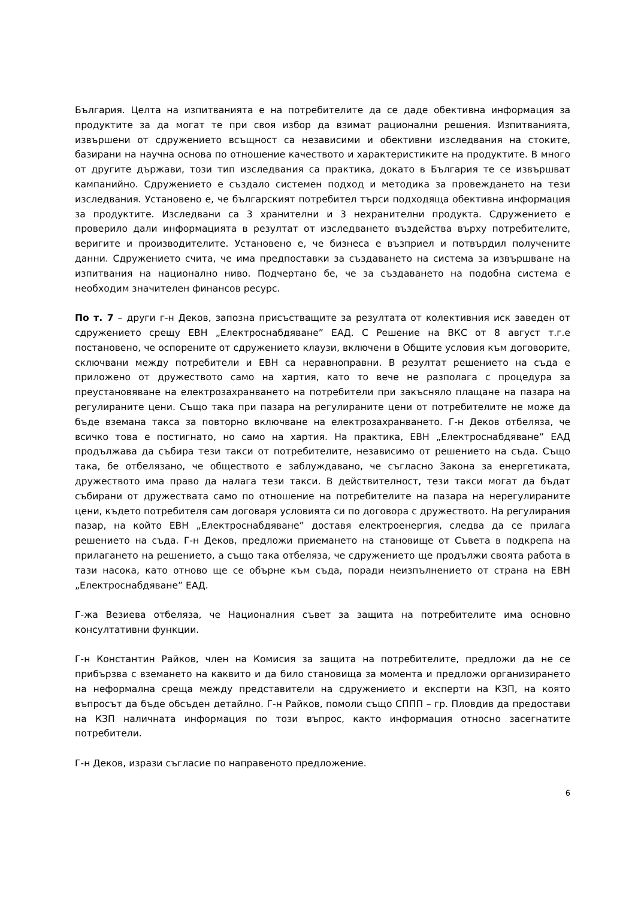България. Целта на изпитванията е на потребителите да се даде обективна информация за продуктите за да могат те при своя избор да взимат рационални решения. Изпитванията, извършени от сдружението всъщност са независими и обективни изследвания на стоките, базирани на научна основа по отношение качеството и характеристиките на продуктите. В много от другите държави, този тип изследвания са практика, докато в България те се извършват кампанийно. Сдружението е създало системен подход и методика за провеждането на тези изследвания. Установено е, че българският потребител търси подходяща обективна информация за продуктите. Изследвани са 3 хранителни и 3 нехранителни продукта. Сдружението е проверило дали информацията в резултат от изследването въздейства върху потребителите, веригите и производителите. Установено е, че бизнеса е възприел и потвърдил получените данни. Сдружението счита, че има предпоставки за създаването на система за извършване на изпитвания на национално ниво. Подчертано бе, че за създаването на подобна система е необходим значителен финансов ресурс.
По т. 7 – други г-н Деков, запозна присъстващите за резултата от колективния иск заведен от сдружението срещу ЕВН „Електроснабдяване” ЕАД. С Решение на ВКС от 8 август т.г.е постановено, че оспорените от сдружението клаузи, включени в Общите условия към договорите, сключвани между потребители и ЕВН са неравноправни. В резултат решението на съда е приложено от дружеството само на хартия, като то вече не разполага с процедура за преустановяване на електрозахранването на потребители при закъсняло плащане на пазара на регулираните цени. Също така при пазара на регулираните цени от потребителите не може да бъде вземана такса за повторно включване на електрозахранването. Г-н Деков отбеляза, че всичко това е постигнато, но само на хартия. На практика, ЕВН „Електроснабдяване” ЕАД продължава да събира тези такси от потребителите, независимо от решението на съда. Също така, бе отбелязано, че обществото е заблуждавано, че съгласно Закона за енергетиката, дружеството има право да налага тези такси. В действителност, тези такси могат да бъдат събирани от дружествата само по отношение на потребителите на пазара на нерегулираните цени, където потребителя сам договаря условията си по договора с дружеството. На регулирания пазар, на който ЕВН „Електроснабдяване” доставя електроенергия, следва да се прилага решението на съда. Г-н Деков, предложи приемането на становище от Съвета в подкрепа на прилагането на решението, а също така отбеляза, че сдружението ще продължи своята работа в тази насока, като отново ще се обърне към съда, поради неизпълнението от страна на ЕВН „Електроснабдяване” ЕАД.
Г-жа Везиева отбеляза, че Националния съвет за защита на потребителите има основно консултативни функции.
Г-н Константин Райков, член на Комисия за защита на потребителите, предложи да не се прибързва с вземането на каквито и да било становища за момента и предложи организирането на неформална среща между представители на сдружението и експерти на КЗП, на която въпросът да бъде обсъден детайлно. Г-н Райков, помоли също СППП – гр. Пловдив да предостави на КЗП наличната информация по този въпрос, както информация относно засегнатите потребители.
Г-н Деков, изрази съгласие по направеното предложение.
6